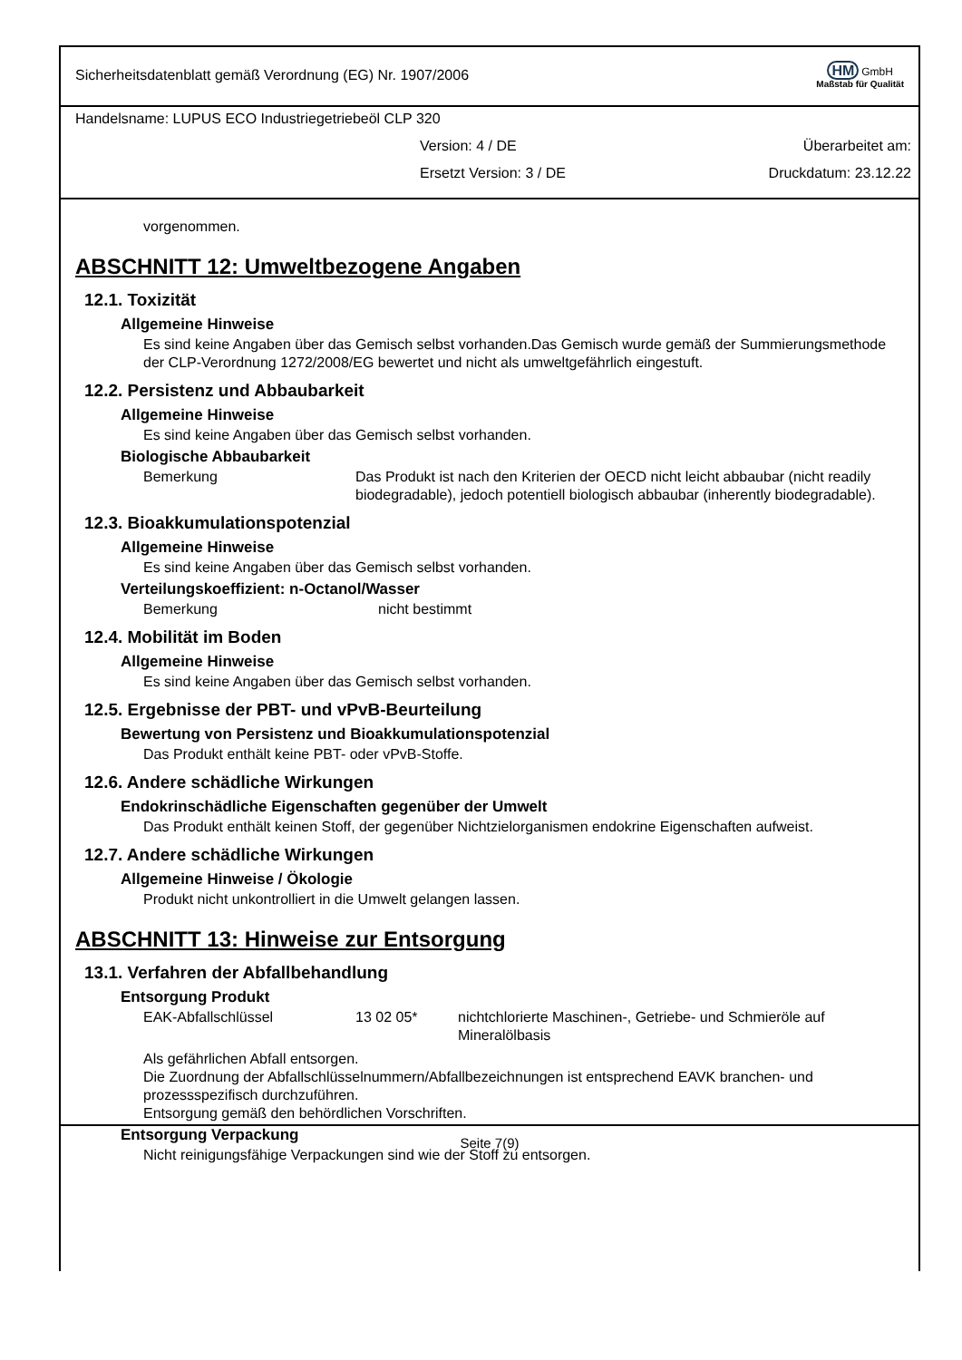Sicherheitsdatenblatt gemäß Verordnung (EG) Nr. 1907/2006
HM GmbH
Maßstab für Qualität
Handelsname: LUPUS ECO Industriegetriebeöl CLP 320
Version: 4 / DE Überarbeitet am:
Ersetzt Version: 3 / DE Druckdatum: 23.12.22
vorgenommen.
ABSCHNITT 12: Umweltbezogene Angaben
12.1. Toxizität
Allgemeine Hinweise
Es sind keine Angaben über das Gemisch selbst vorhanden.Das Gemisch wurde gemäß der Summierungsmethode der CLP-Verordnung 1272/2008/EG bewertet und nicht als umweltgefährlich eingestuft.
12.2. Persistenz und Abbaubarkeit
Allgemeine Hinweise
Es sind keine Angaben über das Gemisch selbst vorhanden.
Biologische Abbaubarkeit
Bemerkung Das Produkt ist nach den Kriterien der OECD nicht leicht abbaubar (nicht readily biodegradable), jedoch potentiell biologisch abbaubar (inherently biodegradable).
12.3. Bioakkumulationspotenzial
Allgemeine Hinweise
Es sind keine Angaben über das Gemisch selbst vorhanden.
Verteilungskoeffizient: n-Octanol/Wasser
Bemerkung nicht bestimmt
12.4. Mobilität im Boden
Allgemeine Hinweise
Es sind keine Angaben über das Gemisch selbst vorhanden.
12.5. Ergebnisse der PBT- und vPvB-Beurteilung
Bewertung von Persistenz und Bioakkumulationspotenzial
Das Produkt enthält keine PBT- oder vPvB-Stoffe.
12.6. Andere schädliche Wirkungen
Endokrinschädliche Eigenschaften gegenüber der Umwelt
Das Produkt enthält keinen Stoff, der gegenüber Nichtzielorganismen endokrine Eigenschaften aufweist.
12.7. Andere schädliche Wirkungen
Allgemeine Hinweise / Ökologie
Produkt nicht unkontrolliert in die Umwelt gelangen lassen.
ABSCHNITT 13: Hinweise zur Entsorgung
13.1. Verfahren der Abfallbehandlung
Entsorgung Produkt
EAK-Abfallschlüssel 13 02 05* nichtchlorierte Maschinen-, Getriebe- und Schmieröle auf Mineralölbasis
Als gefährlichen Abfall entsorgen.
Die Zuordnung der Abfallschlüsselnummern/Abfallbezeichnungen ist entsprechend EAVK branchen- und prozessspezifisch durchzuführen.
Entsorgung gemäß den behördlichen Vorschriften.
Entsorgung Verpackung
Nicht reinigungsfähige Verpackungen sind wie der Stoff zu entsorgen.
Seite 7(9)